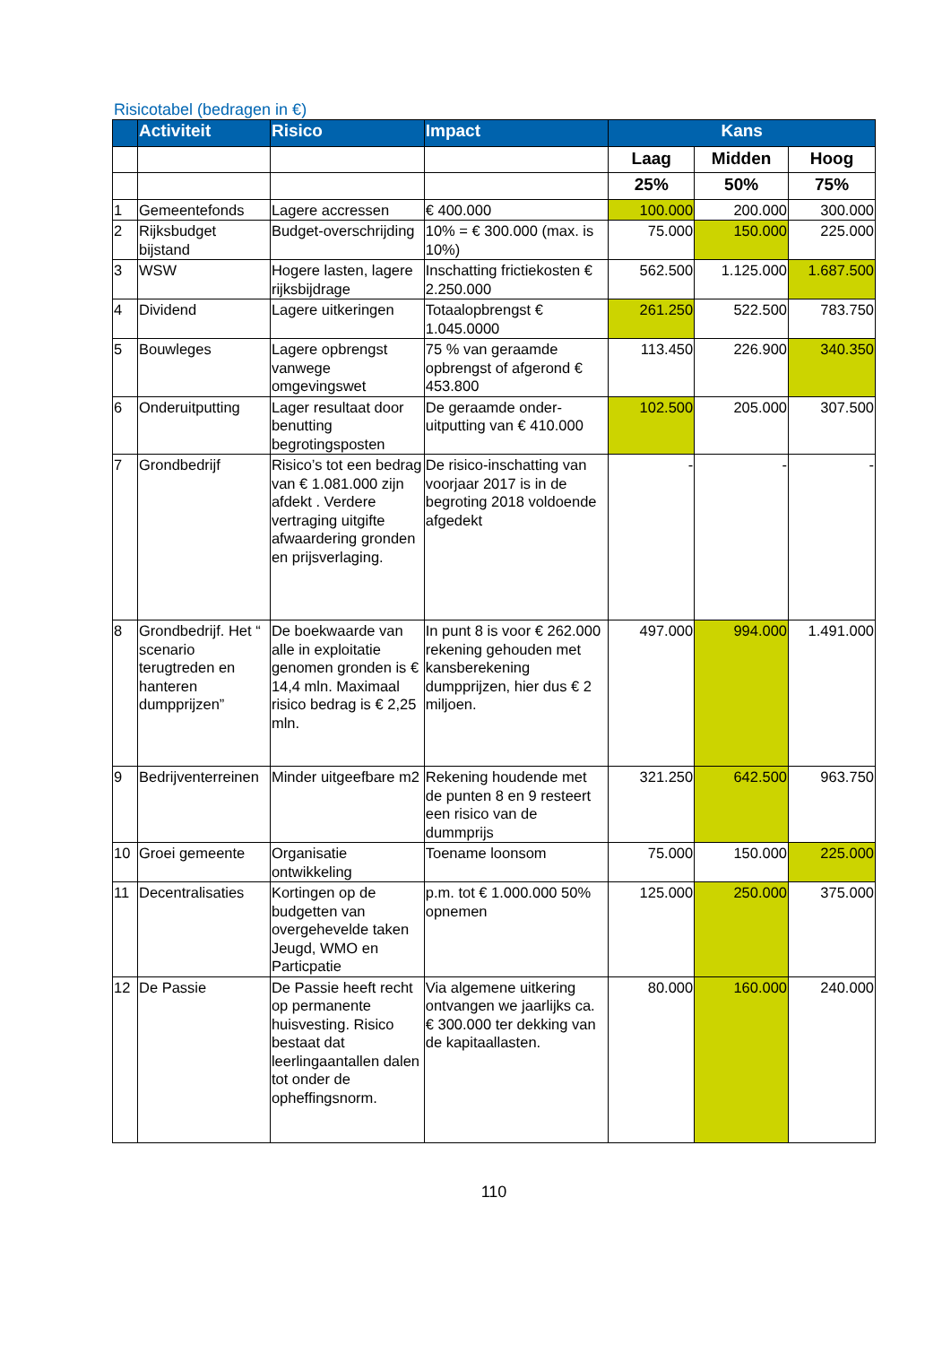Risicotabel (bedragen in €)
| | Activiteit | Risico | Impact | Kans | | |
| --- | --- | --- | --- | --- | --- | --- |
| | | | | Laag | Midden | Hoog |
| | | | | 25% | 50% | 75% |
| 1 | Gemeentefonds | Lagere accressen | € 400.000 | 100.000 | 200.000 | 300.000 |
| 2 | Rijksbudget bijstand | Budget-overschrijding | 10% = € 300.000 (max. is 10%) | 75.000 | 150.000 | 225.000 |
| 3 | WSW | Hogere lasten, lagere rijksbijdrage | Inschatting frictiekosten € 2.250.000 | 562.500 | 1.125.000 | 1.687.500 |
| 4 | Dividend | Lagere uitkeringen | Totaalopbrengst € 1.045.0000 | 261.250 | 522.500 | 783.750 |
| 5 | Bouwleges | Lagere opbrengst vanwege omgevingswet | 75 % van geraamde opbrengst of afgerond € 453.800 | 113.450 | 226.900 | 340.350 |
| 6 | Onderuitputting | Lager resultaat door benutting begrotingsposten | De geraamde onder-uitputting van € 410.000 | 102.500 | 205.000 | 307.500 |
| 7 | Grondbedrijf | Risico’s tot een bedrag van € 1.081.000 zijn afdekt . Verdere vertraging uitgifte afwaardering gronden en prijsverlaging. | De risico-inschatting van voorjaar 2017 is in de begroting 2018 voldoende afgedekt | - | - | - |
| 8 | Grondbedrijf. Het “ scenario terugtreden en hanteren dumpprijzen” | De boekwaarde van alle in exploitatie genomen gronden is € 14,4 mln. Maximaal risico bedrag is € 2,25 mln. | In punt 8 is voor € 262.000 rekening gehouden met kansberekening dumpprijzen, hier dus € 2 miljoen. | 497.000 | 994.000 | 1.491.000 |
| 9 | Bedrijventerreinen | Minder uitgeefbare m2 | Rekening houdende met de punten 8 en 9 resteert een risico van de dummprijs | 321.250 | 642.500 | 963.750 |
| 10 | Groei gemeente | Organisatie ontwikkeling | Toename loonsom | 75.000 | 150.000 | 225.000 |
| 11 | Decentralisaties | Kortingen op de budgetten van overgehevelde taken Jeugd, WMO en Particpatie | p.m. tot € 1.000.000 50% opnemen | 125.000 | 250.000 | 375.000 |
| 12 | De Passie | De Passie heeft recht op permanente huisvesting. Risico bestaat dat leerlingaantallen dalen tot onder de opheffingsnorm. | Via algemene uitkering ontvangen we jaarlijks ca. € 300.000 ter dekking van de kapitaallasten. | 80.000 | 160.000 | 240.000 |
110